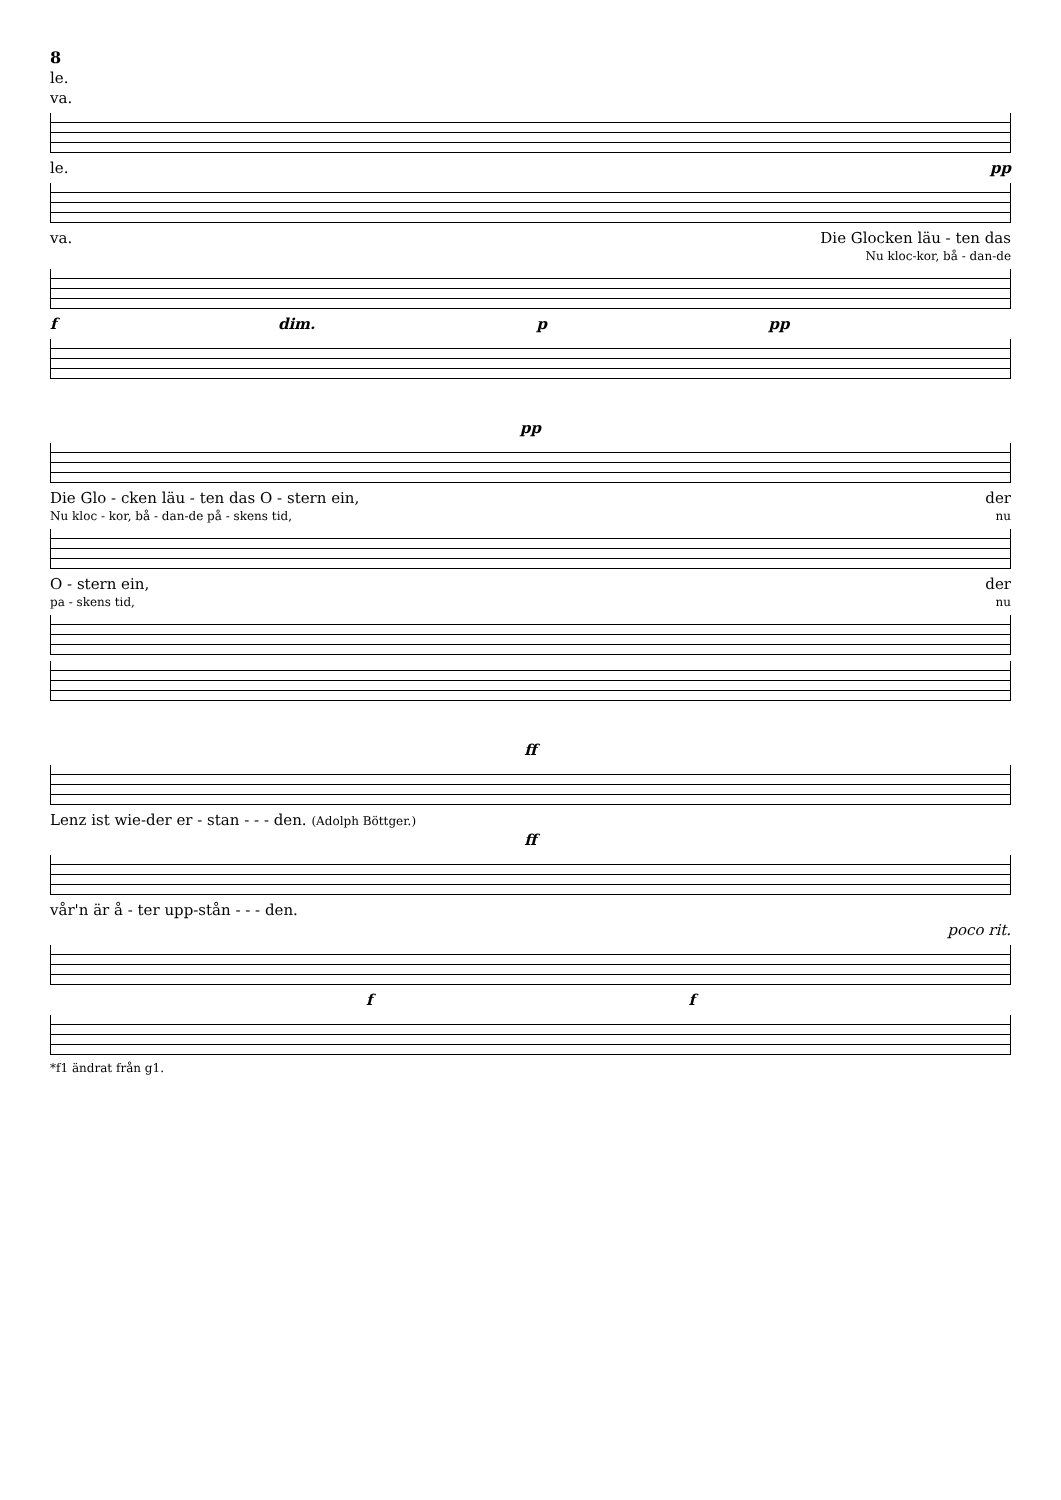8
le.
va.
le. pp
va. Die Glocken läu - ten das
Nu kloc-kor, bå - dan-de
f dim. p pp
pp
Die Glo - cken läu - ten das O - stern ein, der
Nu kloc - kor, bå - dan-de på - skens tid, nu
O - stern ein, der
pa - skens tid, nu
ff
Lenz ist wie-der er - stan - - - den. (Adolph Böttger.)
ff
vår'n är å - ter upp-stån - - - den.
poco rit.
ff
*f1 ändrat från g1.